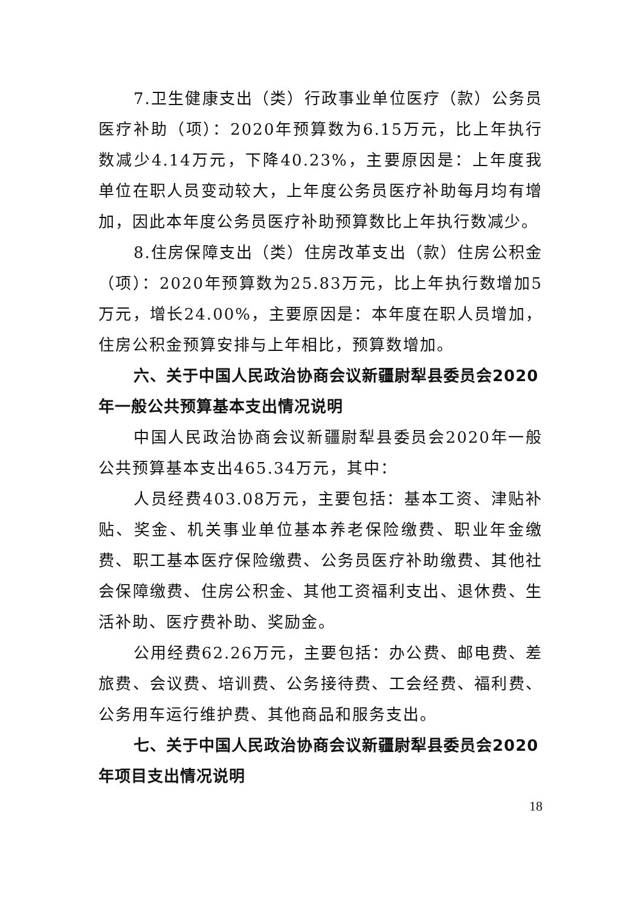7.卫生健康支出（类）行政事业单位医疗（款）公务员医疗补助（项）：2020年预算数为6.15万元，比上年执行数减少4.14万元，下降40.23%，主要原因是：上年度我单位在职人员变动较大，上年度公务员医疗补助每月均有增加，因此本年度公务员医疗补助预算数比上年执行数减少。
8.住房保障支出（类）住房改革支出（款）住房公积金（项）：2020年预算数为25.83万元，比上年执行数增加5万元，增长24.00%，主要原因是：本年度在职人员增加，住房公积金预算安排与上年相比，预算数增加。
六、关于中国人民政治协商会议新疆尉犁县委员会2020年一般公共预算基本支出情况说明
中国人民政治协商会议新疆尉犁县委员会2020年一般公共预算基本支出465.34万元，其中：
人员经费403.08万元，主要包括：基本工资、津贴补贴、奖金、机关事业单位基本养老保险缴费、职业年金缴费、职工基本医疗保险缴费、公务员医疗补助缴费、其他社会保障缴费、住房公积金、其他工资福利支出、退休费、生活补助、医疗费补助、奖励金。
公用经费62.26万元，主要包括：办公费、邮电费、差旅费、会议费、培训费、公务接待费、工会经费、福利费、公务用车运行维护费、其他商品和服务支出。
七、关于中国人民政治协商会议新疆尉犁县委员会2020年项目支出情况说明
18